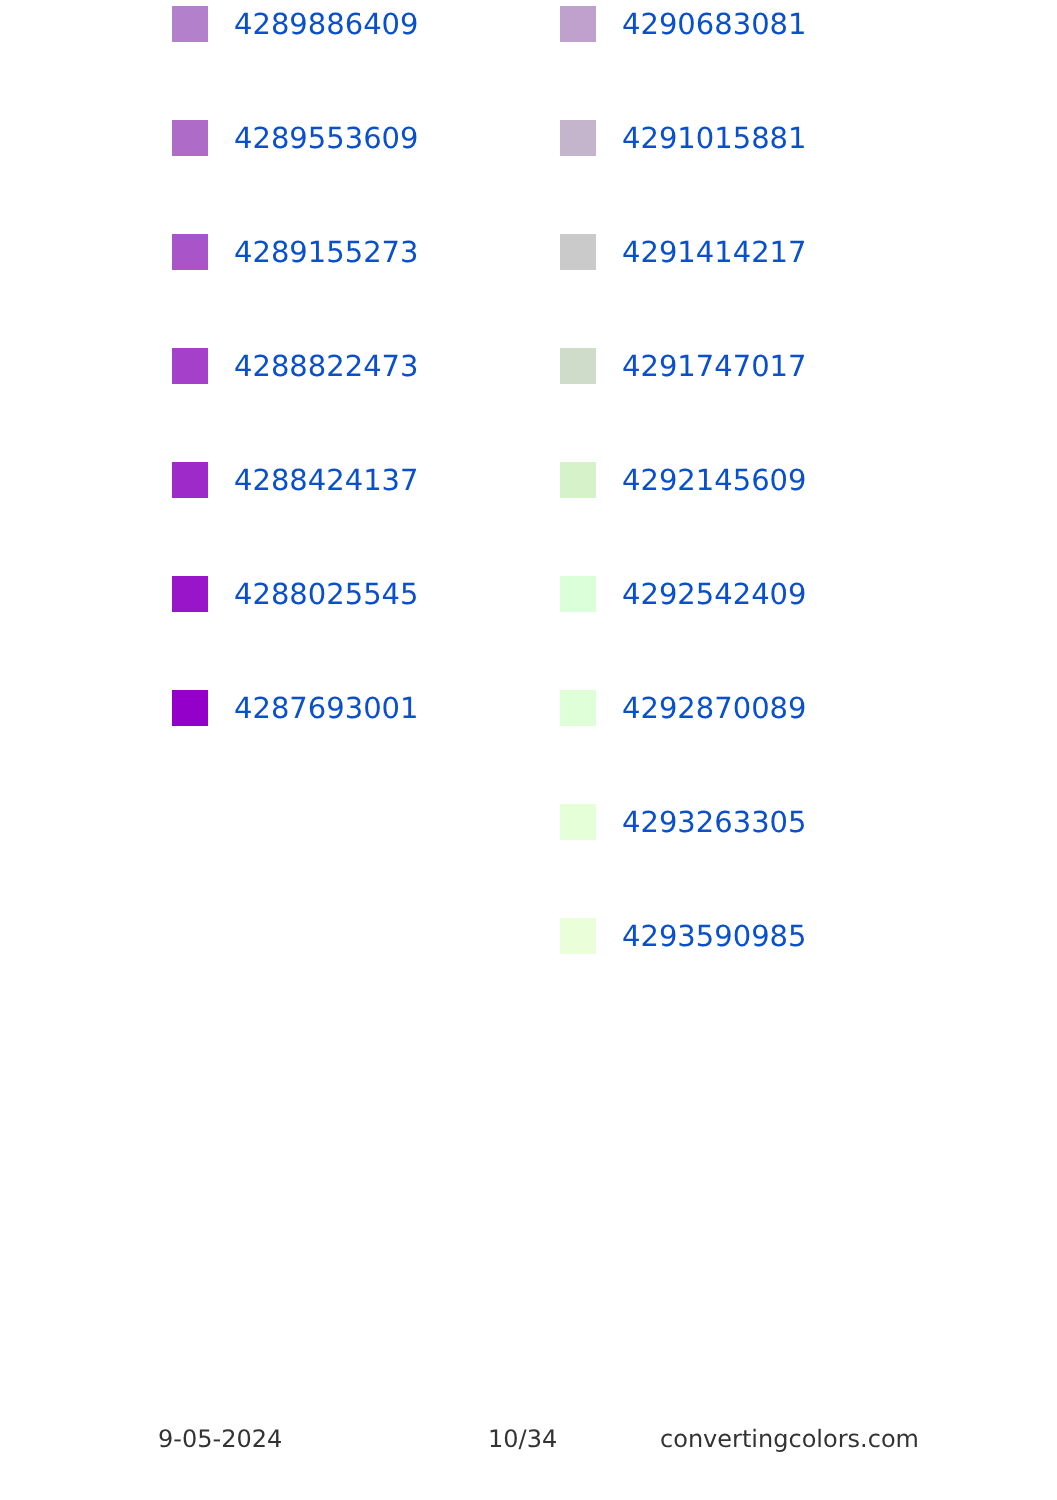4289886409
4289553609
4289155273
4288822473
4288424137
4288025545
4287693001
4290683081
4291015881
4291414217
4291747017
4292145609
4292542409
4292870089
4293263305
4293590985
9-05-2024 10/34 convertingcolors.com